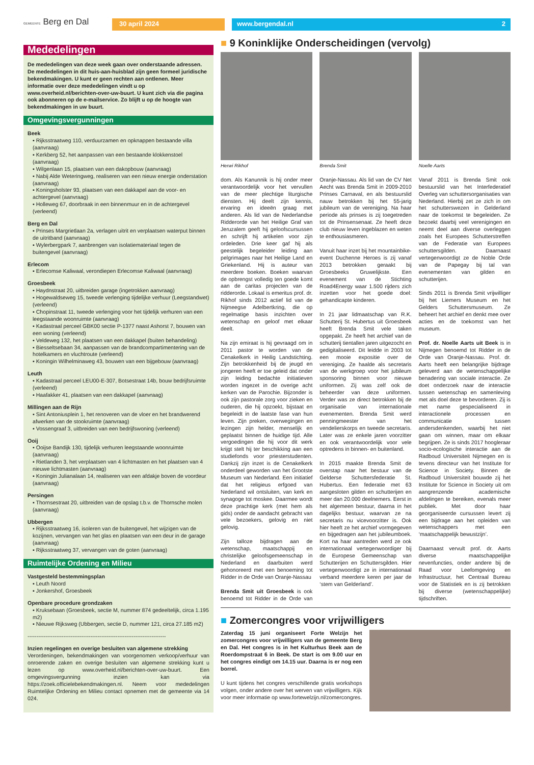GEMEENTE Berg en Dal
30 april 2024 www.bergendal.nl 2
Mededelingen
De mededelingen van deze week gaan over onderstaande adressen. De mededelingen in dit huis-aan-huisblad zijn geen formeel juridische bekendmakingen. U kunt er geen rechten aan ontlenen. Meer informatie over deze mededelingen vindt u op www.overheid.nl/berichten-over-uw-buurt. U kunt zich via die pagina ook abonneren op de e-mailservice. Zo blijft u op de hoogte van bekendmakingen in uw buurt.
Omgevingsvergunningen
Beek
▪ Rijksstraatweg 110, verduurzamen en opknappen bestaande villa (aanvraag)
▪ Kerkberg 52, het aanpassen van een bestaande klokkenstoel (aanvraag)
▪ Wilgenlaan 15, plaatsen van een dakopbouw (aanvraag)
▪ Nabij Alde Weteringweg, realiseren van een nieuw energie onderstation (aanvraag)
▪ Koningsholster 93, plaatsen van een dakkapel aan de voor- en achtergevel (aanvraag)
▪ Holleweg 67, doorbraak in een binnenmuur en in de achtergevel (verleend)
Berg en Dal
▪ Prinses Margrietlaan 2a, verlagen uitrit en verplaatsen waterput binnen de uitritband (aanvraag)
▪ Wylerbergpark 7, aanbrengen van isolatiemateriaal tegen de buitengevel (aanvraag)
Erlecom
▪ Erlecomse Kaliwaal, verondiepen Erlecomse Kaliwaal (aanvraag)
Groesbeek
▪ Haydnstraat 20, uitbreiden garage (ingetrokken aanvraag)
▪ Hogewaldseweg 15, tweede verlenging tijdelijke verhuur (Leegstandwet) (verleend)
▪ Chopinstraat 11, tweede verlenging voor het tijdelijk verhuren van een leegstaande woonruimte (aanvraag)
▪ Kadastraal perceel GBK00 sectie P-1377 naast Ashorst 7, bouwen van een woning (verleend)
▪ Veldeweg 132, het plaatsen van een dakkapel (buiten behandeling)
▪ Biesseltsebaan 34, aanpassen van de brandcompartimentering van de hotelkamers en vluchtroute (verleend)
▪ Koningin Wilhelminaweg 43, bouwen van een bijgebouw (aanvraag)
Leuth
▪ Kadastraal perceel LEU00-E-307, Botsestraat 14b, bouw bedrijfsruimte (verleend)
▪ Haafakker 41, plaatsen van een dakkapel (aanvraag)
Millingen aan de Rijn
▪ Sint Antoniusplein 1, het renoveren van de vloer en het brandwerend afwerken van de stookruimte (aanvraag)
▪ Vossengraaf 3, uitbreiden van een bedrijfswoning (verleend)
Ooij
▪ Ooijse Bandijk 130, tijdelijk verhuren leegstaande woonruimte (aanvraag)
▪ Rietlanden 3, het verplaatsen van 4 lichtmasten en het plaatsen van 4 nieuwe lichtmasten (aanvraag)
▪ Koningin Julianalaan 14, realiseren van een afdakje boven de voordeur (aanvraag)
Persingen
▪ Thornsestraat 20, uitbreiden van de opslag t.b.v. de Thornsche molen (aanvraag)
Ubbergen
▪ Rijksstraatweg 16, isoleren van de buitengevel, het wijzigen van de kozijnen, vervangen van het glas en plaatsen van een deur in de garage (aanvraag)
▪ Rijksstraatweg 37, vervangen van de goten (aanvraag)
Ruimtelijke Ordening en Milieu
Vastgesteld bestemmingsplan
▪ Leuth Noord
▪ Jonkershof, Groesbeek
Openbare procedure grondzaken
▪ Kruksebaan (Groesbeek, sectie M, nummer 874 gedeeltelijk, circa 1.195 m2)
▪ Nieuwe Rijksweg (Ubbergen, sectie D, nummer 121, circa 27.185 m2)
-----------------------------------------------------------------------------
Inzien regelingen en overige besluiten van algemene strekking
Verordeningen, bekendmakingen van voorgenomen verkoop/verhuur van onroerende zaken en overige besluiten van algemene strekking kunt u lezen op www.overheid.nl/berichten-over-uw-buurt. Een omgevingsvergunning inzien kan via https://zoek.officielebekendmakingen.nl. Neem voor mededelingen Ruimtelijke Ordening en Milieu contact opnemen met de gemeente via 14 024.
■ 9 Koninklijke Onderscheidingen (vervolg)
Herwi Rikhof Brenda Smit Noelle Aarts
dom. Als Kanunnik is hij onder meer verantwoordelijk voor het vervullen van de meer plechtige liturgische diensten. Hij deelt zijn kennis, ervaring en ideeën graag met anderen. Als lid van de Nederlandse Ridderorde van het Heilige Graf van Jeruzalem geeft hij geloofscursussen en schrijft hij artikelen voor zijn ordeleden. Drie keer gaf hij als geestelijk begeleider leiding aan pelgrimages naar het Heilige Land en Griekenland. Hij is auteur van meerdere boeken. Boeken waarvan de opbrengst volledig ten goede komt aan de caritas projecten van de ridderorde. Lokaal is emeritus prof. dr. Rikhof sinds 2012 actief lid van de Nijmeegse Adelbertkring, die op regelmatige basis inzichten over wetenschap en geloof met elkaar deelt.
Na zijn emiraat is hij gevraagd om in 2011 pastor te worden van de Cenakelkerk in Heilig Landstichting. Zijn betrokkenheid bij de jeugd en jongeren heeft er toe geleid dat onder zijn leiding bedachte initiatieven worden ingezet in de overige acht kerken van de Parochie. Bijzonder is ook zijn pastorale zorg voor zieken en ouderen, die hij opzoekt, bijstaat en begeleidt in de laatste fase van hun leven. Zijn preken, overwegingen en lezingen zijn helder, menselijk en geplaatst binnen de huidige tijd. Alle vergoedingen die hij voor dit werk krijgt stelt hij ter beschikking aan een studiefonds voor priesterstudenten. Dankzij zijn inzet is de Cenakelkerk onderdeel geworden van het Grootste Museum van Nederland. Een initiatief dat het religieus erfgoed van Nederland wil ontsluiten, van kerk en synagoge tot moskee. Daarmee wordt deze prachtige kerk (met hem als gids) onder de aandacht gebracht van vele bezoekers, gelovig en niet gelovig.
Zijn talloze bijdragen aan de wetenschap, maatschappij en christelijke geloofsgemeenschap in Nederland en daarbuiten werd gehonoreerd met een benoeming tot Ridder in de Orde van Oranje-Nassau
Brenda Smit uit Groesbeek is ook benoemd tot Ridder in de Orde van Oranje-Nassau. Als lid van de CV Net Aecht was Brenda Smit in 2009-2010 Prinses Carnaval, en als bestuurslid nauw betrokken bij het 55-jarig jubileum van de vereniging. Na haar periode als prinses is zij toegetreden tot de Prinsensenaat. Ze heeft deze club nieuw leven ingeblazen en weten te enthousiasmeren.
Vanuit haar inzet bij het mountainbike-event Duchenne Heroes is zij vanaf 2013 betrokken geraakt bij Groesbeeks Gruwelijkste. Een evenement van de Stichting Road4Energy waar 1.500 rijders zich inzetten voor het goede doel: gehandicapte kinderen.
In 21 jaar lidmaatschap van R.K. Schutterij St. Hubertus uit Groesbeek heeft Brenda Smit vele taken opgepakt. Ze heeft het archief van de schutterij tientallen jaren uitgezocht en gedigitaliseerd. Dit leidde in 2003 tot een mooie expositie over de vereniging. Ze haalde als secretaris van de werkgroep voor het jubileum sponsoring binnen voor nieuwe uniformen. Zij was zelf ook de beheerder van deze uniformen. Verder was ze direct betrokken bij de organisatie van internationale evenementen. Brenda Smit werd penningmeester van het vendelierskorps en tweede secretaris. Later was ze enkele jaren voorzitter en ook verantwoordelijk voor vele optredens in binnen- en buitenland.
In 2015 maakte Brenda Smit de overstap naar het bestuur van de Gelderse Schuttersfederatie St. Hubertus. Een federatie met 63 aangesloten gilden en schutterijen en meer dan 20.000 deelnemers. Eerst in het algemeen bestuur, daarna in het dagelijks bestuur, waarvan ze na secretaris nu vicevoorzitter is. Ook hier heeft ze het archief vormgegeven en bijgedragen aan het jubileumboek. Kort na haar aantreden werd ze ook internationaal vertegenwoordiger bij de Europese Gemeenschap van Schutterijen en Schuttersgilden. Hier vertegenwoordigt ze in internationaal verband meerdere keren per jaar de ‘stem van Gelderland’.
Vanaf 2011 is Brenda Smit ook bestuurslid van het Interfederatief Overleg van schuttersorganisaties van Nederland. Hierbij zet ze zich in om het schutterswezen in Gelderland naar de toekomst te begeleiden. Ze bezoekt daarbij veel verenigingen en neemt deel aan diverse overleggen zoals het Europees Schutterstreffen van de Federatie van Europees schuttersgilden. Daarnaast vertegenwoordigt ze de Noble Orde van de Papegay bij tal van evenementen van gilden en schutterijen.
Sinds 2011 is Brenda Smit vrijwilliger bij het Liemers Museum en het Gelders Schuttersmuseum. Ze beheert het archief en denkt mee over acties en de toekomst van het museum.
Prof. dr. Noelle Aarts uit Beek is in Nijmegen benoemd tot Ridder in de Orde van Oranje-Nassau. Prof. dr. Aarts heeft een belangrijke bijdrage geleverd aan de wetenschappelijke benadering van sociale interactie. Ze doet onderzoek naar de interactie tussen wetenschap en samenleving met als doel deze te bevorderen. Zij is met name gespecialiseerd in interactionele processen en communicatie tussen andersdenkenden, waarbij het niet gaan om winnen, maar om elkaar begrijpen. Ze is sinds 2017 hoogleraar socio-ecologische interactie aan de Radboud Universiteit Nijmegen en is tevens directeur van het Institute for Science in Society. Binnen de Radboud Universiteit bouwde zij het Institute for Science in Society uit om aangrenzende academische afdelingen te bereiken, evenals meer publiek. Met door haar georganiseerde cursussen levert zij een bijdrage aan het opleiden van wetenschappers met een ‘maatschappelijk bewustzijn’.
Daarnaast vervult prof. dr. Aarts diverse maatschappelijke nevenfuncties, onder andere bij de Raad voor Leefomgeving en Infrastructuur, het Centraal Bureau voor de Statistiek en is zij betrokken bij diverse (wetenschappelijke) tijdschriften.
■ Zomercongres voor vrijwilligers
Zaterdag 15 juni organiseert Forte Welzijn het zomercongres voor vrijwilligers van de gemeente Berg en Dal. Het congres is in het Kulturhus Beek aan de Roerdompstraat 6 in Beek. De start is om 9.00 uur en het congres eindigt om 14.15 uur. Daarna is er nog een borrel.
U kunt tijdens het congres verschillende gratis workshops volgen, onder andere over het werven van vrijwilligers. Kijk voor meer informatie op www.fortewelzijn.nl/zomercongres.